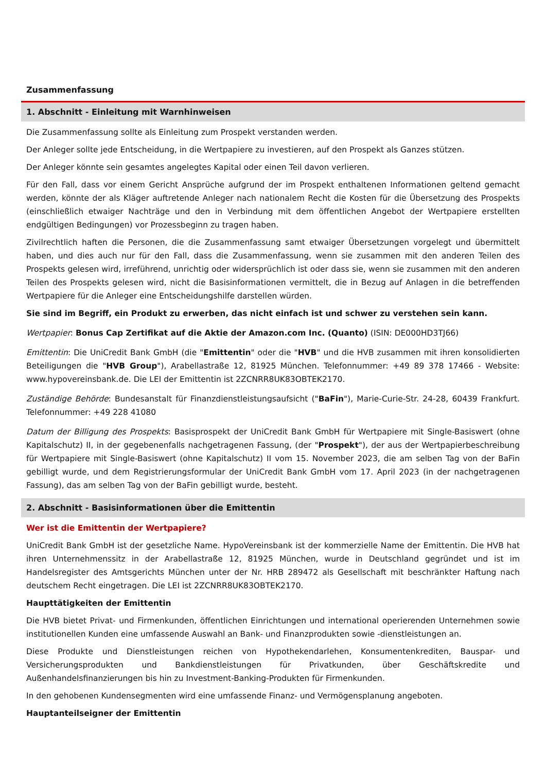Zusammenfassung
1. Abschnitt - Einleitung mit Warnhinweisen
Die Zusammenfassung sollte als Einleitung zum Prospekt verstanden werden.
Der Anleger sollte jede Entscheidung, in die Wertpapiere zu investieren, auf den Prospekt als Ganzes stützen.
Der Anleger könnte sein gesamtes angelegtes Kapital oder einen Teil davon verlieren.
Für den Fall, dass vor einem Gericht Ansprüche aufgrund der im Prospekt enthaltenen Informationen geltend gemacht werden, könnte der als Kläger auftretende Anleger nach nationalem Recht die Kosten für die Übersetzung des Prospekts (einschließlich etwaiger Nachträge und den in Verbindung mit dem öffentlichen Angebot der Wertpapiere erstellten endgültigen Bedingungen) vor Prozessbeginn zu tragen haben.
Zivilrechtlich haften die Personen, die die Zusammenfassung samt etwaiger Übersetzungen vorgelegt und übermittelt haben, und dies auch nur für den Fall, dass die Zusammenfassung, wenn sie zusammen mit den anderen Teilen des Prospekts gelesen wird, irreführend, unrichtig oder widersprüchlich ist oder dass sie, wenn sie zusammen mit den anderen Teilen des Prospekts gelesen wird, nicht die Basisinformationen vermittelt, die in Bezug auf Anlagen in die betreffenden Wertpapiere für die Anleger eine Entscheidungshilfe darstellen würden.
Sie sind im Begriff, ein Produkt zu erwerben, das nicht einfach ist und schwer zu verstehen sein kann.
Wertpapier: Bonus Cap Zertifikat auf die Aktie der Amazon.com Inc. (Quanto) (ISIN: DE000HD3TJ66)
Emittentin: Die UniCredit Bank GmbH (die "Emittentin" oder die "HVB" und die HVB zusammen mit ihren konsolidierten Beteiligungen die "HVB Group"), Arabellastraße 12, 81925 München. Telefonnummer: +49 89 378 17466 - Website: www.hypovereinsbank.de. Die LEI der Emittentin ist 2ZCNRR8UK83OBTEK2170.
Zuständige Behörde: Bundesanstalt für Finanzdienstleistungsaufsicht ("BaFin"), Marie-Curie-Str. 24-28, 60439 Frankfurt. Telefonnummer: +49 228 41080
Datum der Billigung des Prospekts: Basisprospekt der UniCredit Bank GmbH für Wertpapiere mit Single-Basiswert (ohne Kapitalschutz) II, in der gegebenenfalls nachgetragenen Fassung, (der "Prospekt"), der aus der Wertpapierbeschreibung für Wertpapiere mit Single-Basiswert (ohne Kapitalschutz) II vom 15. November 2023, die am selben Tag von der BaFin gebilligt wurde, und dem Registrierungsformular der UniCredit Bank GmbH vom 17. April 2023 (in der nachgetragenen Fassung), das am selben Tag von der BaFin gebilligt wurde, besteht.
2. Abschnitt - Basisinformationen über die Emittentin
Wer ist die Emittentin der Wertpapiere?
UniCredit Bank GmbH ist der gesetzliche Name. HypoVereinsbank ist der kommerzielle Name der Emittentin. Die HVB hat ihren Unternehmenssitz in der Arabellastraße 12, 81925 München, wurde in Deutschland gegründet und ist im Handelsregister des Amtsgerichts München unter der Nr. HRB 289472 als Gesellschaft mit beschränkter Haftung nach deutschem Recht eingetragen. Die LEI ist 2ZCNRR8UK83OBTEK2170.
Haupttätigkeiten der Emittentin
Die HVB bietet Privat- und Firmenkunden, öffentlichen Einrichtungen und international operierenden Unternehmen sowie institutionellen Kunden eine umfassende Auswahl an Bank- und Finanzprodukten sowie -dienstleistungen an.
Diese Produkte und Dienstleistungen reichen von Hypothekendarlehen, Konsumentenkrediten, Bauspar- und Versicherungsprodukten und Bankdienstleistungen für Privatkunden, über Geschäftskredite und Außenhandelsfinanzierungen bis hin zu Investment-Banking-Produkten für Firmenkunden.
In den gehobenen Kundensegmenten wird eine umfassende Finanz- und Vermögensplanung angeboten.
Hauptanteilseigner der Emittentin